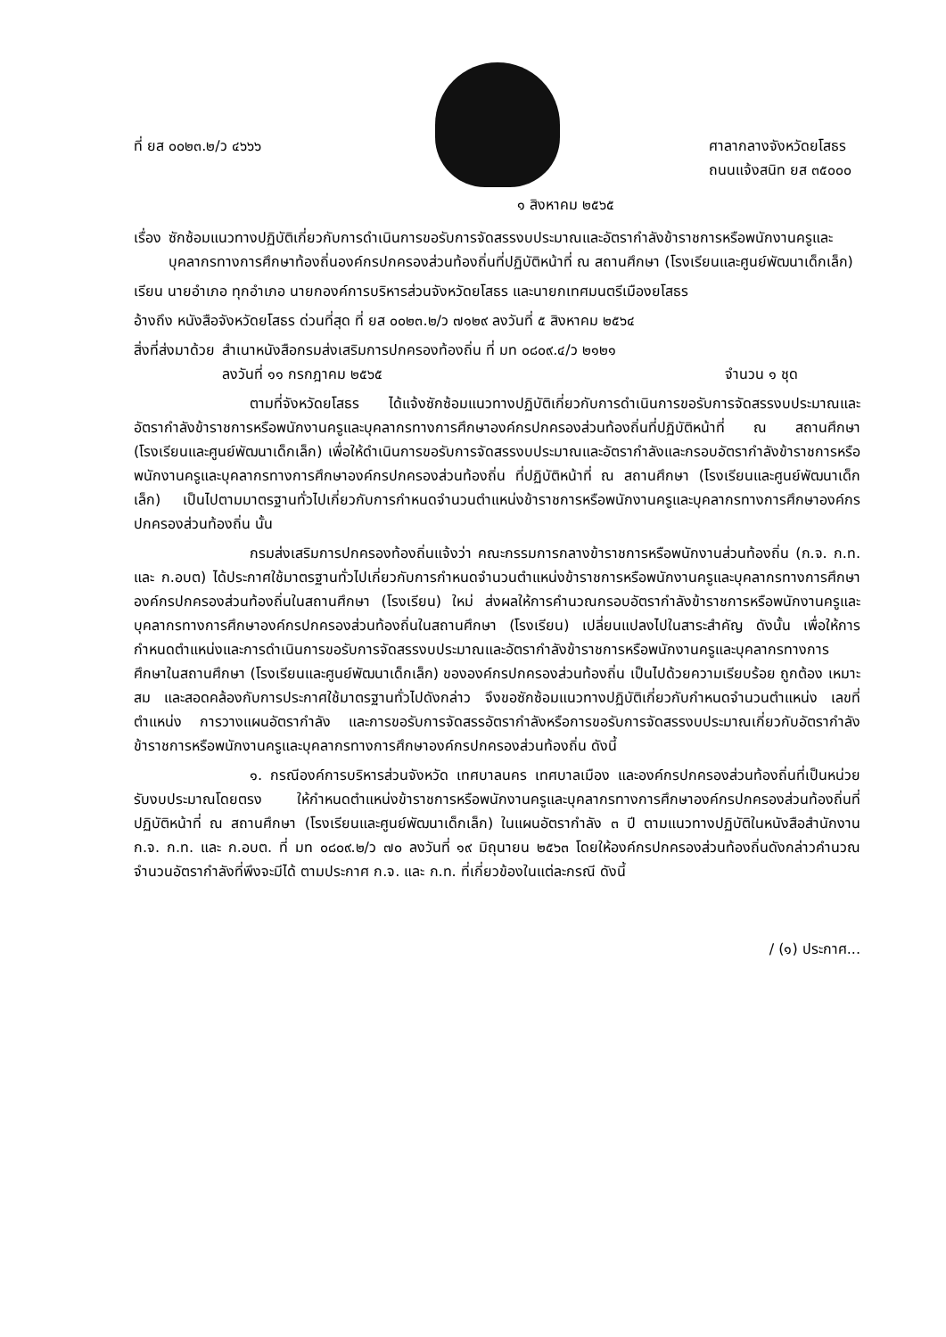ที่ ยส ๐๐๒๓.๒/ว ๔๖๖๖ ศาลากลางจังหวัดยโสธร
ถนนแจ้งสนิท ยส ๓๕๐๐๐
๑ สิงหาคม ๒๕๖๕
เรื่อง ซักซ้อมแนวทางปฏิบัติเกี่ยวกับการดำเนินการขอรับการจัดสรรงบประมาณและอัตรากำลังข้าราชการหรือพนักงานครูและบุคลากรทางการศึกษาท้องถิ่นองค์กรปกครองส่วนท้องถิ่นที่ปฏิบัติหน้าที่ ณ สถานศึกษา (โรงเรียนและศูนย์พัฒนาเด็กเล็ก)
เรียน นายอำเภอ ทุกอำเภอ นายกองค์การบริหารส่วนจังหวัดยโสธร และนายกเทศมนตรีเมืองยโสธร
อ้างถึง หนังสือจังหวัดยโสธร ด่วนที่สุด ที่ ยส ๐๐๒๓.๒/ว ๗๑๒๙ ลงวันที่ ๕ สิงหาคม ๒๕๖๔
สิ่งที่ส่งมาด้วย สำเนาหนังสือกรมส่งเสริมการปกครองท้องถิ่น ที่ มท ๐๘๐๙.๔/ว ๒๑๒๑
ลงวันที่ ๑๑ กรกฎาคม ๒๕๖๕ จำนวน ๑ ชุด
ตามที่จังหวัดยโสธร ได้แจ้งซักซ้อมแนวทางปฏิบัติเกี่ยวกับการดำเนินการขอรับการจัดสรรงบประมาณและอัตรากำลังข้าราชการหรือพนักงานครูและบุคลากรทางการศึกษาองค์กรปกครองส่วนท้องถิ่นที่ปฏิบัติหน้าที่ ณ สถานศึกษา (โรงเรียนและศูนย์พัฒนาเด็กเล็ก) เพื่อให้ดำเนินการขอรับการจัดสรรงบประมาณและอัตรากำลังและกรอบอัตรากำลังข้าราชการหรือพนักงานครูและบุคลากรทางการศึกษาองค์กรปกครองส่วนท้องถิ่น ที่ปฏิบัติหน้าที่ ณ สถานศึกษา (โรงเรียนและศูนย์พัฒนาเด็กเล็ก) เป็นไปตามมาตรฐานทั่วไปเกี่ยวกับการกำหนดจำนวนตำแหน่งข้าราชการหรือพนักงานครูและบุคลากรทางการศึกษาองค์กรปกครองส่วนท้องถิ่น นั้น
กรมส่งเสริมการปกครองท้องถิ่นแจ้งว่า คณะกรรมการกลางข้าราชการหรือพนักงานส่วนท้องถิ่น (ก.จ. ก.ท. และ ก.อบต) ได้ประกาศใช้มาตรฐานทั่วไปเกี่ยวกับการกำหนดจำนวนตำแหน่งข้าราชการหรือพนักงานครูและบุคลากรทางการศึกษาองค์กรปกครองส่วนท้องถิ่นในสถานศึกษา (โรงเรียน) ใหม่ ส่งผลให้การคำนวณกรอบอัตรากำลังข้าราชการหรือพนักงานครูและบุคลากรทางการศึกษาองค์กรปกครองส่วนท้องถิ่นในสถานศึกษา (โรงเรียน) เปลี่ยนแปลงไปในสาระสำคัญ ดังนั้น เพื่อให้การกำหนดตำแหน่งและการดำเนินการขอรับการจัดสรรงบประมาณและอัตรากำลังข้าราชการหรือพนักงานครูและบุคลากรทางการศึกษาในสถานศึกษา (โรงเรียนและศูนย์พัฒนาเด็กเล็ก) ขององค์กรปกครองส่วนท้องถิ่น เป็นไปด้วยความเรียบร้อย ถูกต้อง เหมาะสม และสอดคล้องกับการประกาศใช้มาตรฐานทั่วไปดังกล่าว จึงขอซักซ้อมแนวทางปฏิบัติเกี่ยวกับกำหนดจำนวนตำแหน่ง เลขที่ตำแหน่ง การวางแผนอัตรากำลัง และการขอรับการจัดสรรอัตรากำลังหรือการขอรับการจัดสรรงบประมาณเกี่ยวกับอัตรากำลังข้าราชการหรือพนักงานครูและบุคลากรทางการศึกษาองค์กรปกครองส่วนท้องถิ่น ดังนี้
๑. กรณีองค์การบริหารส่วนจังหวัด เทศบาลนคร เทศบาลเมือง และองค์กรปกครองส่วนท้องถิ่นที่เป็นหน่วยรับงบประมาณโดยตรง ให้กำหนดตำแหน่งข้าราชการหรือพนักงานครูและบุคลากรทางการศึกษาองค์กรปกครองส่วนท้องถิ่นที่ปฏิบัติหน้าที่ ณ สถานศึกษา (โรงเรียนและศูนย์พัฒนาเด็กเล็ก) ในแผนอัตรากำลัง ๓ ปี ตามแนวทางปฏิบัติในหนังสือสำนักงาน ก.จ. ก.ท. และ ก.อบต. ที่ มท ๐๘๐๙.๒/ว ๗๐ ลงวันที่ ๑๙ มิถุนายน ๒๕๖๓ โดยให้องค์กรปกครองส่วนท้องถิ่นดังกล่าวคำนวณจำนวนอัตรากำลังที่พึงจะมีได้ ตามประกาศ ก.จ. และ ก.ท. ที่เกี่ยวข้องในแต่ละกรณี ดังนี้
/ (๑) ประกาศ...